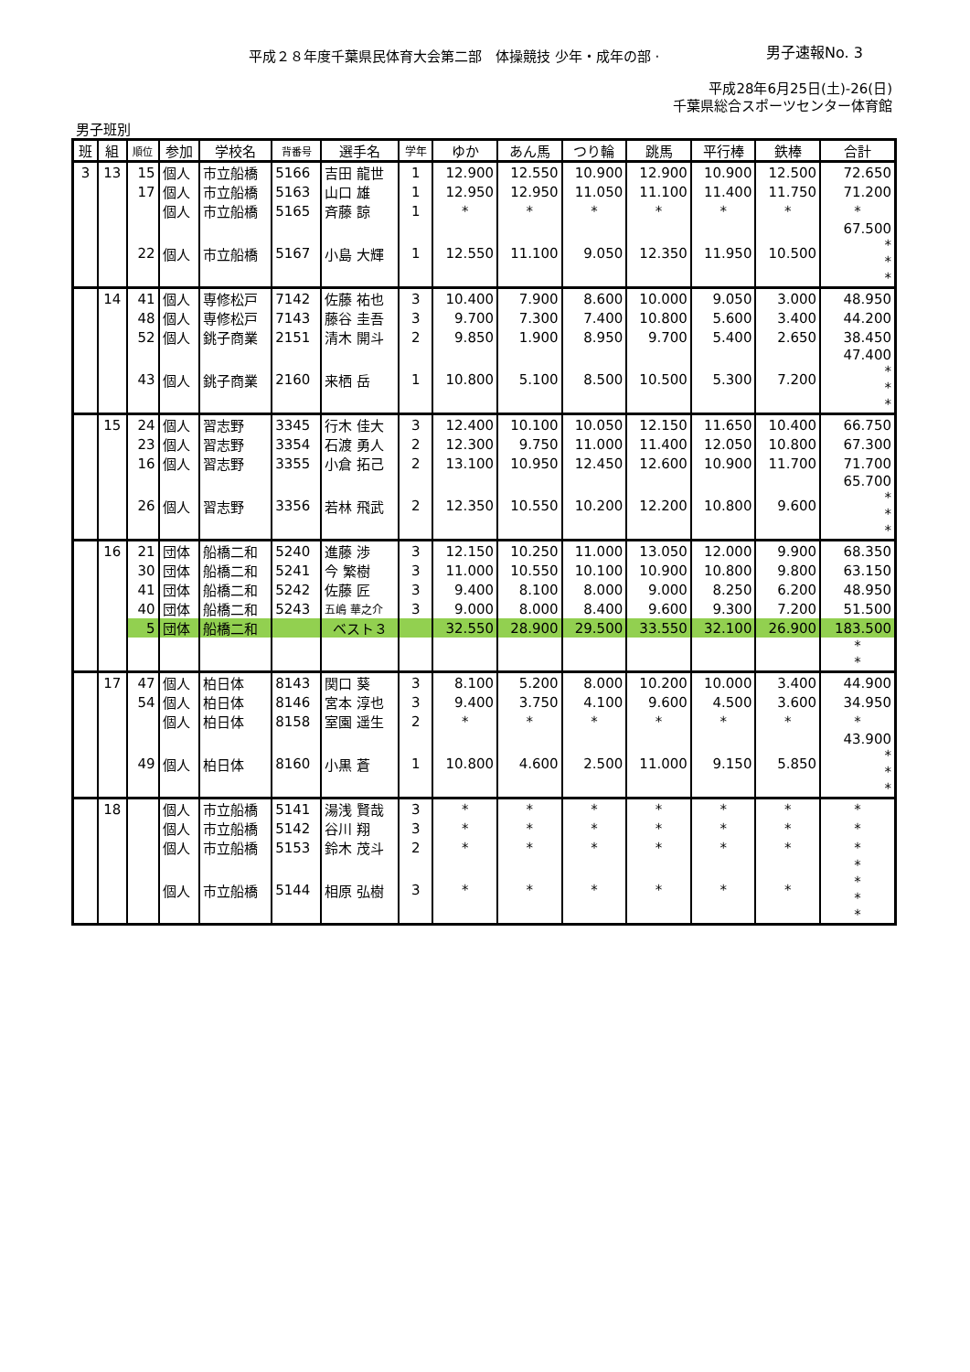平成２８年度千葉県民体育大会第二部　体操競技 少年・成年の部 ·
男子速報No. 3
平成28年6月25日(土)-26(日)
千葉県総合スポーツセンター体育館
男子班別
| 班 | 組 | 順位 | 参加 | 学校名 | 背番号 | 選手名 | 学年 | ゆか | あん馬 | つり輪 | 跳馬 | 平行棒 | 鉄棒 | 合計 |
| --- | --- | --- | --- | --- | --- | --- | --- | --- | --- | --- | --- | --- | --- | --- |
| 3 | 13 | 15 | 個人 | 市立船橋 | 5166 | 吉田 龍世 | 1 | 12.900 | 12.550 | 10.900 | 12.900 | 10.900 | 12.500 | 72.650 |
| | | 17 | 個人 | 市立船橋 | 5163 | 山口 雄 | 1 | 12.950 | 12.950 | 11.050 | 11.100 | 11.400 | 11.750 | 71.200 |
| | | | 個人 | 市立船橋 | 5165 | 斉藤 諒 | 1 | * | * | * | * | * | * | * |
| | | 22 | 個人 | 市立船橋 | 5167 | 小島 大輝 | 1 | 12.550 | 11.100 | 9.050 | 12.350 | 11.950 | 10.500 | 67.500 * * * |
| | 14 | 41 | 個人 | 専修松戸 | 7142 | 佐藤 祐也 | 3 | 10.400 | 7.900 | 8.600 | 10.000 | 9.050 | 3.000 | 48.950 |
| | | 48 | 個人 | 専修松戸 | 7143 | 藤谷 圭吾 | 3 | 9.700 | 7.300 | 7.400 | 10.800 | 5.600 | 3.400 | 44.200 |
| | | 52 | 個人 | 銚子商業 | 2151 | 清木 開斗 | 2 | 9.850 | 1.900 | 8.950 | 9.700 | 5.400 | 2.650 | 38.450 |
| | | 43 | 個人 | 銚子商業 | 2160 | 来栖 岳 | 1 | 10.800 | 5.100 | 8.500 | 10.500 | 5.300 | 7.200 | 47.400 * * * |
| | 15 | 24 | 個人 | 習志野 | 3345 | 行木 佳大 | 3 | 12.400 | 10.100 | 10.050 | 12.150 | 11.650 | 10.400 | 66.750 |
| | | 23 | 個人 | 習志野 | 3354 | 石渡 勇人 | 2 | 12.300 | 9.750 | 11.000 | 11.400 | 12.050 | 10.800 | 67.300 |
| | | 16 | 個人 | 習志野 | 3355 | 小倉 拓己 | 2 | 13.100 | 10.950 | 12.450 | 12.600 | 10.900 | 11.700 | 71.700 |
| | | 26 | 個人 | 習志野 | 3356 | 若林 飛武 | 2 | 12.350 | 10.550 | 10.200 | 12.200 | 10.800 | 9.600 | 65.700 * * * |
| | 16 | 21 | 団体 | 船橋二和 | 5240 | 進藤 渉 | 3 | 12.150 | 10.250 | 11.000 | 13.050 | 12.000 | 9.900 | 68.350 |
| | | 30 | 団体 | 船橋二和 | 5241 | 今 繁樹 | 3 | 11.000 | 10.550 | 10.100 | 10.900 | 10.800 | 9.800 | 63.150 |
| | | 41 | 団体 | 船橋二和 | 5242 | 佐藤 匠 | 3 | 9.400 | 8.100 | 8.000 | 9.000 | 8.250 | 6.200 | 48.950 |
| | | 40 | 団体 | 船橋二和 | 5243 | 五嶋 華之介 | 3 | 9.000 | 8.000 | 8.400 | 9.600 | 9.300 | 7.200 | 51.500 |
| | | 5 | 団体 | 船橋二和 | | ベスト３ | | 32.550 | 28.900 | 29.500 | 33.550 | 32.100 | 26.900 | 183.500 |
| | | | | | | | | | | | | | | * * |
| | 17 | 47 | 個人 | 柏日体 | 8143 | 関口 葵 | 3 | 8.100 | 5.200 | 8.000 | 10.200 | 10.000 | 3.400 | 44.900 |
| | | 54 | 個人 | 柏日体 | 8146 | 宮本 淳也 | 3 | 9.400 | 3.750 | 4.100 | 9.600 | 4.500 | 3.600 | 34.950 |
| | | | 個人 | 柏日体 | 8158 | 室園 遥生 | 2 | * | * | * | * | * | * | * |
| | | 49 | 個人 | 柏日体 | 8160 | 小黒 蒼 | 1 | 10.800 | 4.600 | 2.500 | 11.000 | 9.150 | 5.850 | 43.900 * * * |
| | 18 | | 個人 | 市立船橋 | 5141 | 湯浅 賢哉 | 3 | * | * | * | * | * | * | * |
| | | | 個人 | 市立船橋 | 5142 | 谷川 翔 | 3 | * | * | * | * | * | * | * |
| | | | 個人 | 市立船橋 | 5153 | 鈴木 茂斗 | 2 | * | * | * | * | * | * | * |
| | | | 個人 | 市立船橋 | 5144 | 相原 弘樹 | 3 | * | * | * | * | * | * | * * * * |